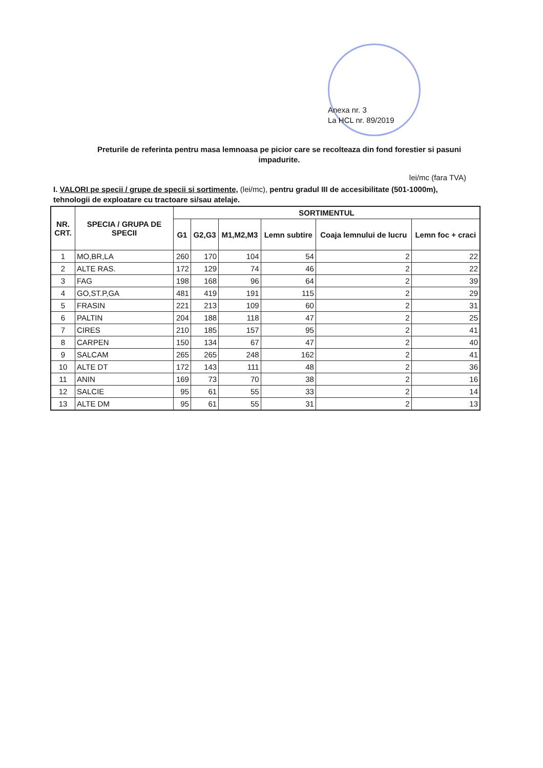Anexa nr. 3
La HCL nr. 89/2019
Preturile de referinta pentru masa lemnoasa pe picior care se recolteaza din fond forestier si pasuni impadurite.
lei/mc (fara TVA)
I. VALORI pe specii / grupe de specii si sortimente, (lei/mc), pentru gradul III de accesibilitate (501-1000m), tehnologii de exploatare cu tractoare si/sau atelaje.
| NR. CRT. | SPECIA / GRUPA DE SPECII | SORTIMENTUL | | | | | |
| --- | --- | --- | --- | --- | --- | --- | --- |
| | | G1 | G2,G3 | M1,M2,M3 | Lemn subtire | Coaja lemnului de lucru | Lemn foc + craci |
| 1 | MO,BR,LA | 260 | 170 | 104 | 54 | 2 | 22 |
| 2 | ALTE RAS. | 172 | 129 | 74 | 46 | 2 | 22 |
| 3 | FAG | 198 | 168 | 96 | 64 | 2 | 39 |
| 4 | GO,ST.P,GA | 481 | 419 | 191 | 115 | 2 | 29 |
| 5 | FRASIN | 221 | 213 | 109 | 60 | 2 | 31 |
| 6 | PALTIN | 204 | 188 | 118 | 47 | 2 | 25 |
| 7 | CIRES | 210 | 185 | 157 | 95 | 2 | 41 |
| 8 | CARPEN | 150 | 134 | 67 | 47 | 2 | 40 |
| 9 | SALCAM | 265 | 265 | 248 | 162 | 2 | 41 |
| 10 | ALTE DT | 172 | 143 | 111 | 48 | 2 | 36 |
| 11 | ANIN | 169 | 73 | 70 | 38 | 2 | 16 |
| 12 | SALCIE | 95 | 61 | 55 | 33 | 2 | 14 |
| 13 | ALTE DM | 95 | 61 | 55 | 31 | 2 | 13 |